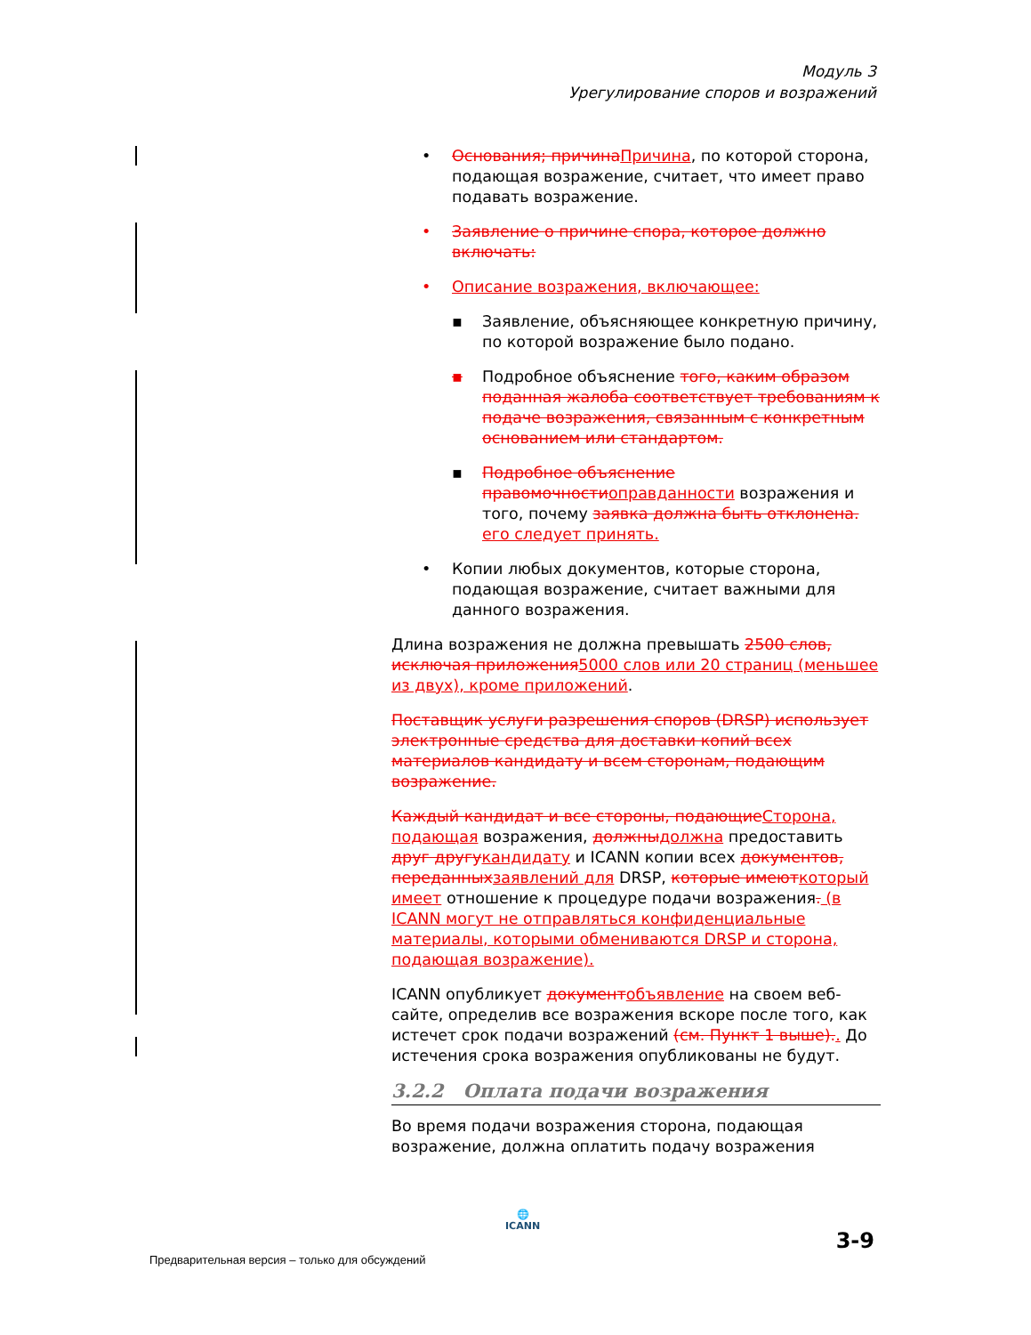Модуль 3
Урегулирование споров и возражений
• Основания; причина Причина, по которой сторона, подающая возражение, считает, что имеет право подавать возражение.
• Заявление о причине спора, которое должно включать:
• Описание возражения, включающее:
▪ Заявление, объясняющее конкретную причину, по которой возражение было подано.
▪ Подробное объяснение того, каким образом поданная жалоба соответствует требованиям к подаче возражения, связанным с конкретным основанием или стандартом.
▪ Подробное объяснение правомочности оправданности возражения и того, почему заявка должна быть отклонена. его следует принять.
• Копии любых документов, которые сторона, подающая возражение, считает важными для данного возражения.
Длина возражения не должна превышать 2500 слов, исключая приложения 5000 слов или 20 страниц (меньшее из двух), кроме приложений.
Поставщик услуги разрешения споров (DRSP) использует электронные средства для доставки копий всех материалов кандидату и всем сторонам, подающим возражение.
Каждый кандидат и все стороны, подающие Сторона, подающая возражения, должны должна предоставить друг другу кандидату и ICANN копии всех документов, переданных заявлений для DRSP, которые имеют который имеет отношение к процедуре подачи возражения. (в ICANN могут не отправляться конфиденциальные материалы, которыми обмениваются DRSP и сторона, подающая возражение).
ICANN опубликует документ объявление на своем веб-сайте, определив все возражения вскоре после того, как истечет срок подачи возражений (см. Пункт 1 выше).. До истечения срока возражения опубликованы не будут.
3.2.2 Оплата подачи возражения
Во время подачи возражения сторона, подающая возражение, должна оплатить подачу возражения
🌐
ICANN
Предварительная версия – только для обсуждений
3-9